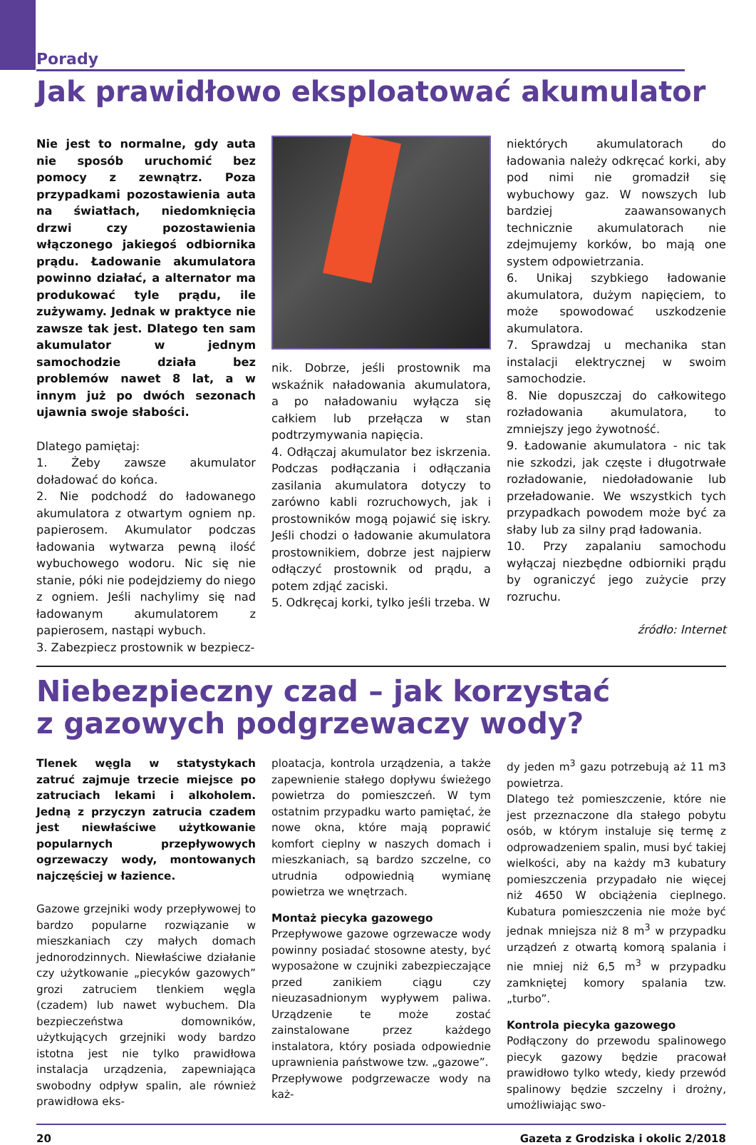Porady
Jak prawidłowo eksploatować akumulator
Nie jest to normalne, gdy auta nie sposób uruchomić bez pomocy z zewnątrz. Poza przypadkami pozostawienia auta na światłach, niedomknięcia drzwi czy pozostawienia włączonego jakiegoś odbiornika prądu. Ładowanie akumulatora powinno działać, a alternator ma produkować tyle prądu, ile zużywamy. Jednak w praktyce nie zawsze tak jest. Dlatego ten sam akumulator w jednym samochodzie działa bez problemów nawet 8 lat, a w innym już po dwóch sezonach ujawnia swoje słabości.
Dlatego pamiętaj:
1. Żeby zawsze akumulator doładować do końca.
2. Nie podchodź do ładowanego akumulatora z otwartym ogniem np. papierosem. Akumulator podczas ładowania wytwarza pewną ilość wybuchowego wodoru. Nic się nie stanie, póki nie podejdziemy do niego z ogniem. Jeśli nachylimy się nad ładowanym akumulatorem z papierosem, nastąpi wybuch.
3. Zabezpiecz prostownik w bezpiecz-
nik. Dobrze, jeśli prostownik ma wskaźnik naładowania akumulatora, a po naładowaniu wyłącza się całkiem lub przełącza w stan podtrzymywania napięcia.
4. Odłączaj akumulator bez iskrzenia. Podczas podłączania i odłączania zasilania akumulatora dotyczy to zarówno kabli rozruchowych, jak i prostowników mogą pojawić się iskry. Jeśli chodzi o ładowanie akumulatora prostownikiem, dobrze jest najpierw odłączyć prostownik od prądu, a potem zdjąć zaciski.
5. Odkręcaj korki, tylko jeśli trzeba. W
niektórych akumulatorach do ładowania należy odkręcać korki, aby pod nimi nie gromadził się wybuchowy gaz. W nowszych lub bardziej zaawansowanych technicznie akumulatorach nie zdejmujemy korków, bo mają one system odpowietrzania.
6. Unikaj szybkiego ładowanie akumulatora, dużym napięciem, to może spowodować uszkodzenie akumulatora.
7. Sprawdzaj u mechanika stan instalacji elektrycznej w swoim samochodzie.
8. Nie dopuszczaj do całkowitego rozładowania akumulatora, to zmniejszy jego żywotność.
9. Ładowanie akumulatora - nic tak nie szkodzi, jak częste i długotrwałe rozładowanie, niedoładowanie lub przeładowanie. We wszystkich tych przypadkach powodem może być za słaby lub za silny prąd ładowania.
10. Przy zapalaniu samochodu wyłączaj niezbędne odbiorniki prądu by ograniczyć jego zużycie przy rozruchu.
źródło: Internet
Niebezpieczny czad – jak korzystać
z gazowych podgrzewaczy wody?
Tlenek węgla w statystykach zatruć zajmuje trzecie miejsce po zatruciach lekami i alkoholem. Jedną z przyczyn zatrucia czadem jest niewłaściwe użytkowanie popularnych przepływowych ogrzewaczy wody, montowanych najczęściej w łazience.
Gazowe grzejniki wody przepływowej to bardzo popularne rozwiązanie w mieszkaniach czy małych domach jednorodzinnych. Niewłaściwe działanie czy użytkowanie „piecyków gazowych” grozi zatruciem tlenkiem węgla (czadem) lub nawet wybuchem. Dla bezpieczeństwa domowników, użytkujących grzejniki wody bardzo istotna jest nie tylko prawidłowa instalacja urządzenia, zapewniająca swobodny odpływ spalin, ale również prawidłowa eks-
ploatacja, kontrola urządzenia, a także zapewnienie stałego dopływu świeżego powietrza do pomieszczeń. W tym ostatnim przypadku warto pamiętać, że nowe okna, które mają poprawić komfort cieplny w naszych domach i mieszkaniach, są bardzo szczelne, co utrudnia odpowiednią wymianę powietrza we wnętrzach.
Montaż piecyka gazowego
Przepływowe gazowe ogrzewacze wody powinny posiadać stosowne atesty, być wyposażone w czujniki zabezpieczające przed zanikiem ciągu czy nieuzasadnionym wypływem paliwa. Urządzenie te może zostać zainstalowane przez każdego instalatora, który posiada odpowiednie uprawnienia państwowe tzw. „gazowe”.
Przepływowe podgrzewacze wody na każ-
dy jeden m<sup>3</sup> gazu potrzebują aż 11 m3 powietrza.
Dlatego też pomieszczenie, które nie jest przeznaczone dla stałego pobytu osób, w którym instaluje się termę z odprowadzeniem spalin, musi być takiej wielkości, aby na każdy m3 kubatury pomieszczenia przypadało nie więcej niż 4650 W obciążenia cieplnego. Kubatura pomieszczenia nie może być jednak mniejsza niż 8 m<sup>3</sup> w przypadku urządzeń z otwartą komorą spalania i nie mniej niż 6,5 m<sup>3</sup> w przypadku zamkniętej komory spalania tzw. „turbo”.
Kontrola piecyka gazowego
Podłączony do przewodu spalinowego piecyk gazowy będzie pracował prawidłowo tylko wtedy, kiedy przewód spalinowy będzie szczelny i drożny, umożliwiając swo-
20 Gazeta z Grodziska i okolic 2/2018